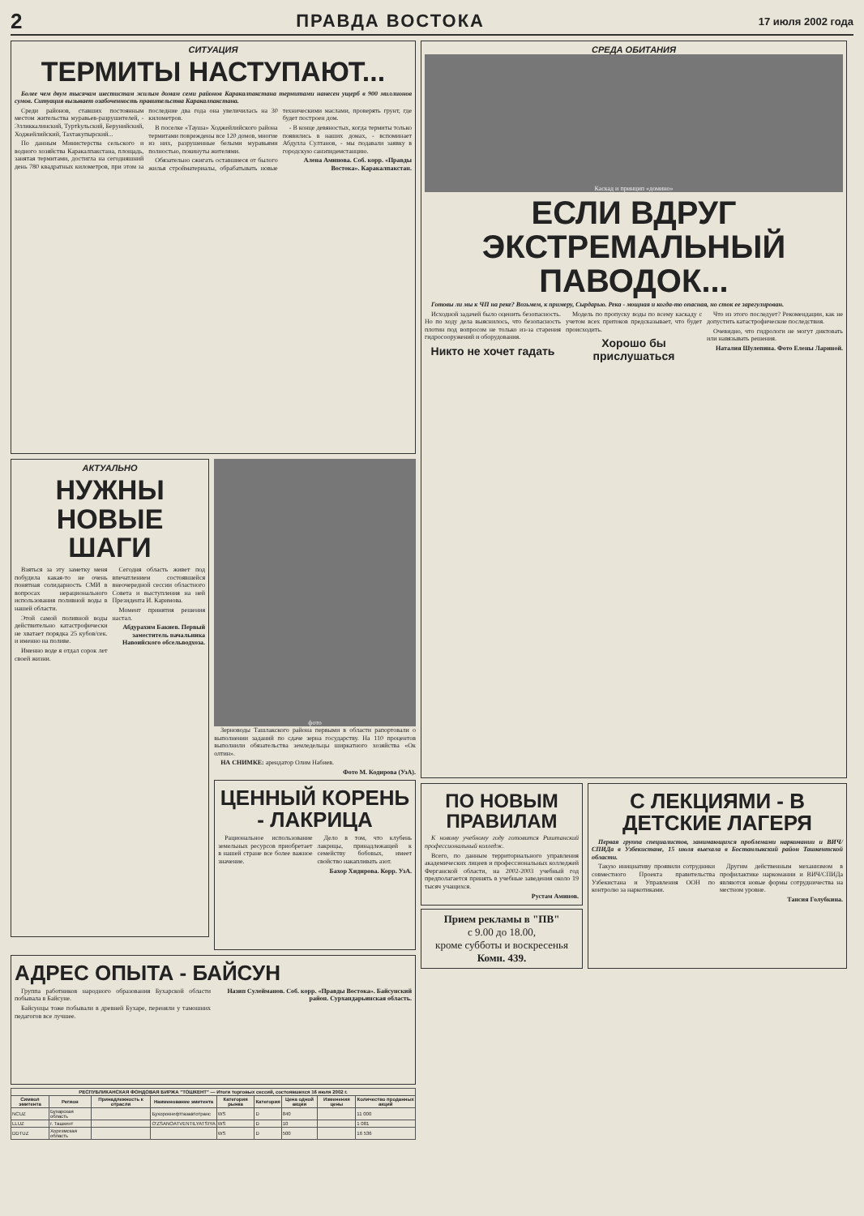2 ПРАВДА ВОСТОКА 17 июля 2002 года
СИТУАЦИЯ
ТЕРМИТЫ НАСТУПАЮТ...
Более чем двум тысячам шестистам жилым домам семи районов Каракалпакстана термитами нанесен ущерб в 900 миллионов сумов. Ситуация вызывает озабоченность правительства Каракалпакстана.
Среди районов, ставших постоянным местом жительства муравьев-разрушителей, - Элликкалинский, Туртkульский, Берунийский, Ходжейлийский, Тахтакупырский...
По данным Министерства сельского и водного хозяйства Каракалпакстана, площадь, занятая термитами, достигла на сегодняшний день 780 квадратных километров, при этом за последние два года она увеличилась на 30 километров.
В поселке «Тауша» Ходжейлийского района термитами повреждены все 120 домов, многие из них, разрушенные белыми муравьями полностью, покинуты жителями.
Обязательно сжигать оставшиеся от былого жилья стройматериалы, обрабатывать новые техническими маслами, проверять грунт, где будет построен дом.
- В конце девяностых, когда термиты только появились в наших домах, - вспоминает Абдулла Султанов, - мы подавали заявку в городскую санэпидемстанцию.
Алена Аминова. Соб. корр. «Правды Востока». Каракалпакстан.
АКТУАЛЬНО
НУЖНЫ НОВЫЕ ШАГИ
Взяться за эту заметку меня побудила какая-то не очень понятная солидарность СМИ в вопросах нерационального использования поливной воды в нашей области.
Этой самой поливной воды действительно катастрофически не хватает порядка 25 кубов/сек. и именно на поливе.
Именно воде я отдал сорок лет своей жизни.
Сегодня область живет под впечатлением состоявшейся внеочередной сессии областного Совета и выступления на ней Президента И. Каримова.
Момент принятия решения настал.
Абдурахим Бакиев. Первый заместитель начальника Навоийского обсельводхоза.
фото
Зерноводы Ташлакского района первыми в области рапортовали о выполнении заданий по сдаче зерна государству. На 110 процентов выполнили обязательства земледельцы ширкатного хозяйства «Ок олтин».
НА СНИМКЕ: арендатор Олим Набиев.
Фото М. Кодирова (УзА).
ЦЕННЫЙ КОРЕНЬ - ЛАКРИЦА
Рациональное использование земельных ресурсов приобретает в нашей стране все более важное значение.
Дело в том, что клубень лакрицы, принадлежащей к семейству бобовых, имеет свойство накапливать азот.
Бахор Хидирова. Корр. УзА.
АДРЕС ОПЫТА - БАЙСУН
Группа работников народного образования Бухарской области побывала в Байсуне.
Байсунцы тоже побывали в древней Бухаре, переняли у тамошних педагогов все лучшее.
Назип Сулейманов. Соб. корр. «Правды Востока». Байсунский район. Сурхандарьинская область.
| РЕСПУБЛИКАНСКАЯ ФОНДОВАЯ БИРЖА "ТОШКЕНТ" — Итоги торговых сессий, состоявшихся 16 июля 2002 г. | | | | | | | | |
| --- | --- | --- | --- | --- | --- | --- | --- | --- |
| Символ эмитента | Регион | Принадлежность к отрасли | Наименование эмитента | Категория рынка | Категория | Цена одной акции | Изменения цены | Количество проданных акций |
| NCUZ | Бухарская область | | Бухорокнефтгазавтотранс | WS | D | 840 | | 11 000 |
| LLUZ | г. Ташкент | | O'ZSANOATVENTILYATSIYA | WS | D | 10 | | 1 081 |
| DDTUZ | Хорезмская область | | | WS | D | 500 | | 16 536 |
СРЕДА ОБИТАНИЯ
Каскад и принцип «домино»
ЕСЛИ ВДРУГ ЭКСТРЕМАЛЬНЫЙ ПАВОДОК...
Готовы ли мы к ЧП на реке? Возьмем, к примеру, Сырдарью. Река - мощная и когда-то опасная, но сток ее зарегулирован.
Исходной задачей было оценить безопасность. Но по ходу дела выяснилось, что безопасность плотин под вопросом не только из-за старения гидросооружений и оборудования.
Никто не хочет гадать
Модель по пропуску воды по всему каскаду с учетом всех притоков предсказывает, что будет происходить.
Хорошо бы прислушаться
Что из этого последует? Рекомендации, как не допустить катастрофические последствия.
Очевидно, что гидрологи не могут диктовать или навязывать решения.
Наталия Шулепина. Фото Елены Лариной.
ПО НОВЫМ ПРАВИЛАМ
К новому учебному году готовится Риштанский профессиональный колледж.
Всего, по данным территориального управления академических лицеев и профессиональных колледжей Ферганской области, на 2002-2003 учебный год предполагается принять в учебные заведения около 19 тысяч учащихся.
Рустам Аминов.
Прием рекламы в "ПВ"
с 9.00 до 18.00,
кроме субботы и воскресенья
Комн. 439.
С ЛЕКЦИЯМИ - В ДЕТСКИЕ ЛАГЕРЯ
Первая группа специалистов, занимающихся проблемами наркомании и ВИЧ/СПИДа в Узбекистане, 15 июля выехала в Бостанлыкский район Ташкентской области.
Такую инициативу проявили сотрудники совместного Проекта правительства Узбекистана и Управления ООН по контролю за наркотиками.
Другим действенным механизмом в профилактике наркомании и ВИЧ/СПИДа являются новые формы сотрудничества на местном уровне.
Тансия Голубкина.